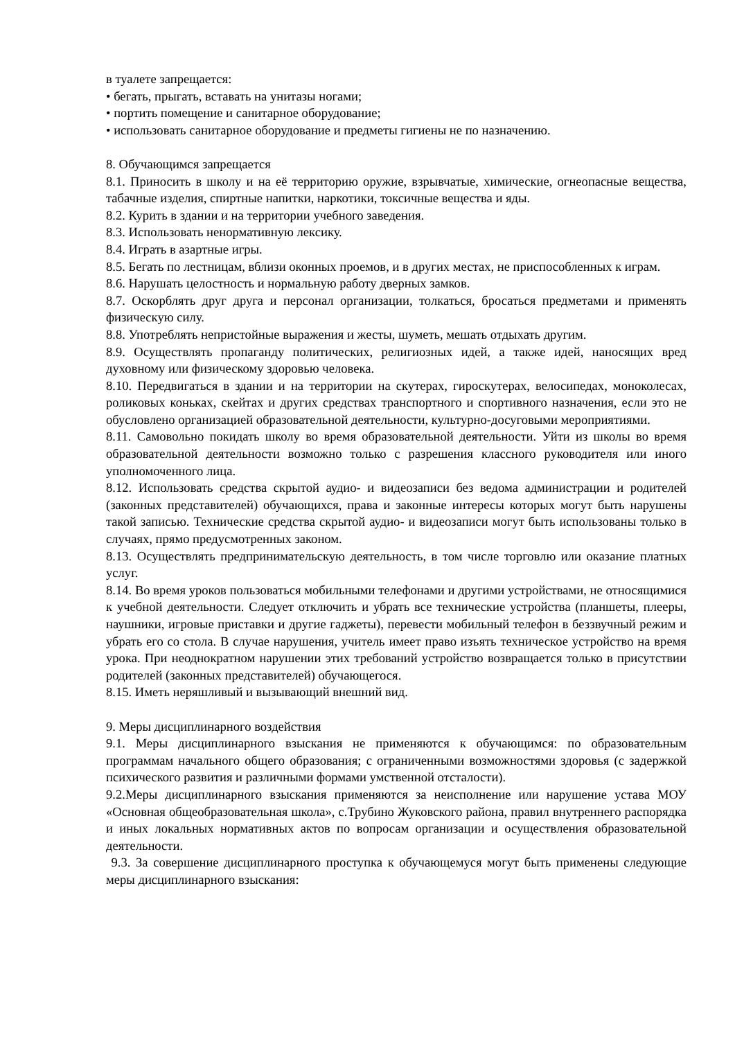в туалете запрещается:
• бегать, прыгать, вставать на унитазы ногами;
• портить помещение и санитарное оборудование;
• использовать санитарное оборудование и предметы гигиены не по назначению.
8. Обучающимся запрещается
8.1. Приносить в школу и на её территорию оружие, взрывчатые, химические, огнеопасные вещества, табачные изделия, спиртные напитки, наркотики, токсичные вещества и яды.
8.2. Курить в здании и на территории учебного заведения.
8.3. Использовать ненормативную лексику.
8.4. Играть в азартные игры.
8.5. Бегать по лестницам, вблизи оконных проемов, и в других местах, не приспособленных к играм.
8.6. Нарушать целостность и нормальную работу дверных замков.
8.7. Оскорблять друг друга и персонал организации, толкаться, бросаться предметами и применять физическую силу.
8.8. Употреблять непристойные выражения и жесты, шуметь, мешать отдыхать другим.
8.9. Осуществлять пропаганду политических, религиозных идей, а также идей, наносящих вред духовному или физическому здоровью человека.
8.10. Передвигаться в здании и на территории на скутерах, гироскутерах, велосипедах, моноколесах, роликовых коньках, скейтах и других средствах транспортного и спортивного назначения, если это не обусловлено организацией образовательной деятельности, культурно-досуговыми мероприятиями.
8.11. Самовольно покидать школу во время образовательной деятельности. Уйти из школы во время образовательной деятельности возможно только с разрешения классного руководителя или иного уполномоченного лица.
8.12. Использовать средства скрытой аудио- и видеозаписи без ведома администрации и родителей (законных представителей) обучающихся, права и законные интересы которых могут быть нарушены такой записью. Технические средства скрытой аудио- и видеозаписи могут быть использованы только в случаях, прямо предусмотренных законом.
8.13. Осуществлять предпринимательскую деятельность, в том числе торговлю или оказание платных услуг.
8.14. Во время уроков пользоваться мобильными телефонами и другими устройствами, не относящимися к учебной деятельности. Следует отключить и убрать все технические устройства (планшеты, плееры, наушники, игровые приставки и другие гаджеты), перевести мобильный телефон в беззвучный режим и убрать его со стола. В случае нарушения, учитель имеет право изъять техническое устройство на время урока. При неоднократном нарушении этих требований устройство возвращается только в присутствии родителей (законных представителей) обучающегося.
8.15. Иметь неряшливый и вызывающий внешний вид.
9. Меры дисциплинарного воздействия
9.1. Меры дисциплинарного взыскания не применяются к обучающимся: по образовательным программам начального общего образования; с ограниченными возможностями здоровья (с задержкой психического развития и различными формами умственной отсталости).
9.2.Меры дисциплинарного взыскания применяются за неисполнение или нарушение устава МОУ «Основная общеобразовательная школа», с.Трубино Жуковского района, правил внутреннего распорядка и иных локальных нормативных актов по вопросам организации и осуществления образовательной деятельности.
9.3. За совершение дисциплинарного проступка к обучающемуся могут быть применены следующие меры дисциплинарного взыскания: